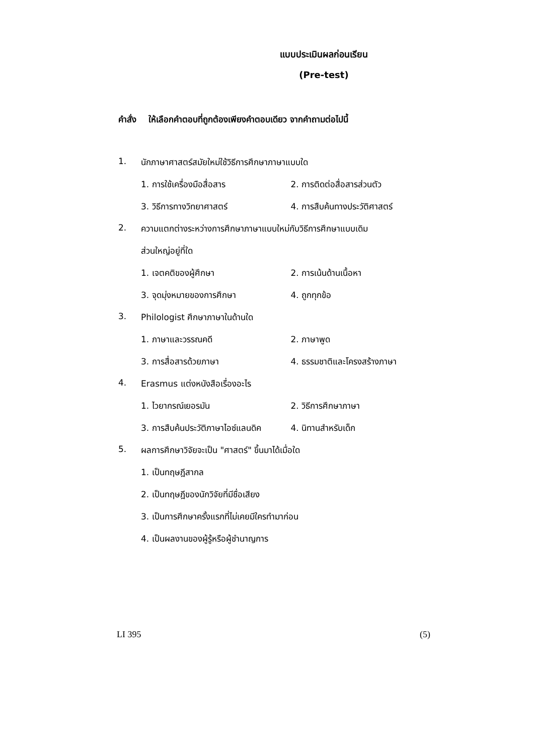แบบประเมินผลก่อนเรียน
(Pre-test)
คำสั่ง ให้เลือกคำตอบที่ถูกต้องเพียงคำตอบเดียว จากคำถามต่อไปนี้
1. นักภาษาศาสตร์สมัยใหม่ใช้วิธีการศึกษาภาษาแบบใด
1. การใช้เครื่องมือสื่อสาร 2. การติดต่อสื่อสารส่วนตัว
3. วิธีการทางวิทยาศาสตร์ 4. การสืบค้นทางประวัติศาสตร์
2. ความแตกต่างระหว่างการศึกษาภาษาแบบใหม่กับวิธีการศึกษาแบบเดิม
ส่วนใหญ่อยู่ที่ใด
1. เจตคติของผู้ศึกษา 2. การเน้นด้านเนื้อหา
3. จุดมุ่งหมายของการศึกษา 4. ถูกทุกข้อ
3. Philologist ศึกษาภาษาในด้านใด
1. ภาษาและวรรณคดี 2. ภาษาพูด
3. การสื่อสารด้วยภาษา 4. ธรรมชาติและโครงสร้างภาษา
4. Erasmus แต่งหนังสือเรื่องอะไร
1. ไวยากรณ์เยอรมัน 2. วิธีการศึกษาภาษา
3. การสืบค้นประวัติภาษาไอซ์แลนดิค 4. นิทานสำหรับเด็ก
5. ผลการศึกษาวิจัยจะเป็น "ศาสตร์" ขึ้นมาได้เมื่อใด
1. เป็นทฤษฎีสากล
2. เป็นทฤษฎีของนักวิจัยที่มีชื่อเสียง
3. เป็นการศึกษาครั้งแรกที่ไม่เคยมีใครทำมาก่อน
4. เป็นผลงานของผู้รู้หรือผู้ชำนาญการ
LI 395 (5)